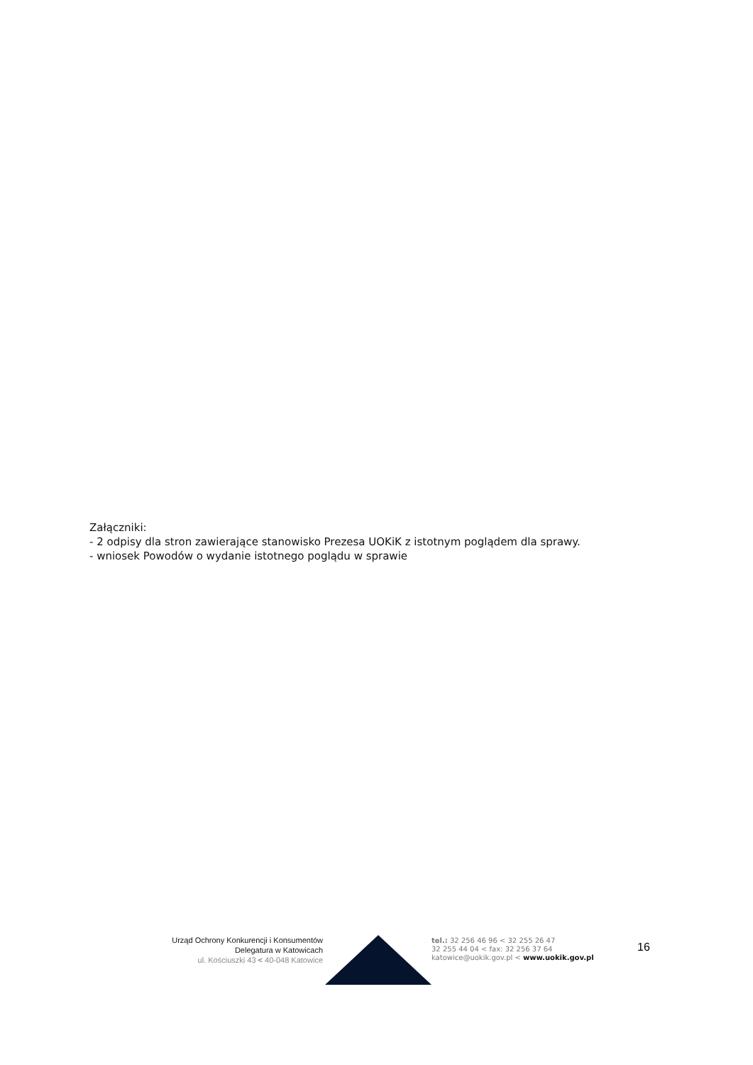Załączniki:
- 2 odpisy dla stron zawierające stanowisko Prezesa UOKiK z istotnym poglądem dla sprawy.
- wniosek Powodów o wydanie istotnego poglądu w sprawie
Urząd Ochrony Konkurencji i Konsumentów
Delegatura w Katowicach
ul. Kościuszki 43 < 40-048 Katowice
tel.: 32 256 46 96 < 32 255 26 47
32 255 44 04 < fax: 32 256 37 64
katowice@uokik.gov.pl < www.uokik.gov.pl
16